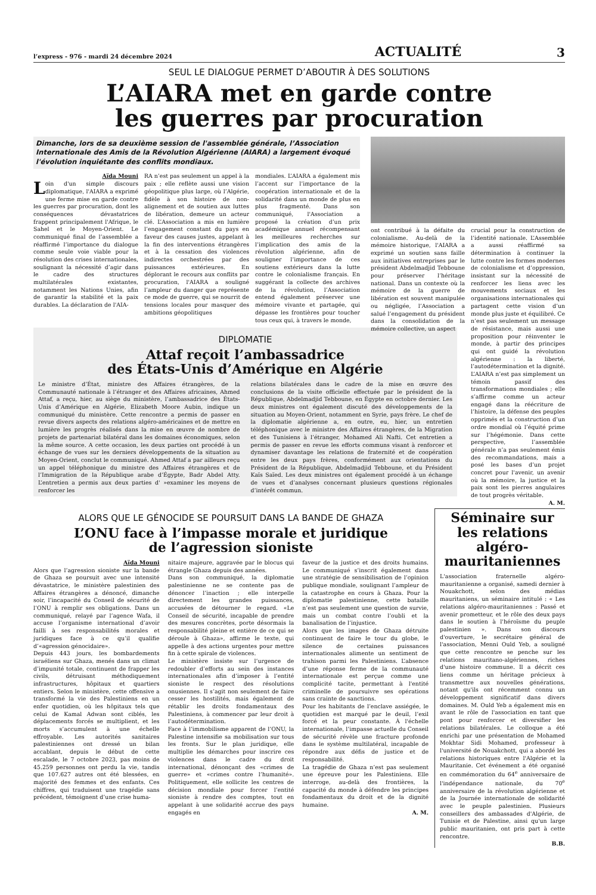l’express - 976 - mardi 24 décembre 2024 ACTUALITÉ 3
SEUL LE DIALOGUE PERMET D’ABOUTIR À DES SOLUTIONS
L’AIARA met en garde contre
les guerres par procuration
Dimanche, lors de sa deuxième session de l'assemblée générale, l’Association Internationale des Amis de la Révolution Algérienne (AIARA) a largement évoqué l'évolution inquiétante des conflits mondiaux.
Aïda Mouni
Loin d'un simple discours diplomatique, l'AIARA a exprimé une ferme mise en garde contre les guerres par procuration, dont les conséquences dévastatrices frappent principalement l'Afrique, le Sahel et le Moyen-Orient. Le communiqué final de l’assemblée a réaffirmé l’importance du dialogue comme seule voie viable pour la résolution des crises internationales, soulignant la nécessité d’agir dans le cadre des structures multilatérales existantes, notamment les Nations Unies, afin de garantir la stabilité et la paix durables. La déclaration de l'AIA-
RA n’est pas seulement un appel à la paix ; elle reflète aussi une vision géopolitique plus large, où l’Algérie, fidèle à son histoire de non-alignement et de soutien aux luttes de libération, demeure un acteur clé. L’Association a mis en lumière l’engagement constant du pays en faveur des causes justes, appelant à la fin des interventions étrangères et à la cessation des violences indirectes orchestrées par des puissances extérieures. En déplorant le recours aux conflits par procuration, l'AIARA a souligné l’ampleur du danger que représente ce mode de guerre, qui se nourrit de tensions locales pour masquer des ambitions géopolitiques
mondiales. L’AIARA a également mis l’accent sur l’importance de la coopération internationale et de la solidarité dans un monde de plus en plus fragmenté. Dans son communiqué, l'Association a proposé la création d’un prix académique annuel récompensant les meilleures recherches sur l’implication des amis de la révolution algérienne, afin de souligner l’importance de ces soutiens extérieurs dans la lutte contre le colonialisme français. En suggérant la collecte des archives de la révolution, l’Association entend également préserver une mémoire vivante et partagée, qui dépasse les frontières pour toucher tous ceux qui, à travers le monde,
ont contribué à la défaite du colonialisme. Au-delà de la mémoire historique, l'AIARA a exprimé un soutien sans faille aux initiatives entreprises par le président Abdelmadjid Tebboune pour préserver l’héritage national. Dans un contexte où la mémoire de la guerre de libération est souvent manipulée ou négligée, l’Association a salué l’engagement du président dans la consolidation de la mémoire collective, un aspect
crucial pour la construction de l’identité nationale. L’Assemblée a aussi réaffirmé sa détermination à continuer la lutte contre les formes modernes de colonialisme et d’oppression, insistant sur la nécessité de renforcer les liens avec les mouvements sociaux et les organisations internationales qui partagent cette vision d’un monde plus juste et équilibré. Ce n’est pas seulement un message de résistance, mais aussi une proposition pour réinventer le monde, à partir des principes qui ont guidé la révolution algérienne : la liberté, l’autodétermination et la dignité. L’AIARA n’est pas simplement un témoin passif des transformations mondiales ; elle s’affirme comme un acteur engagé dans la réécriture de l’histoire, la défense des peuples opprimés et la construction d’un ordre mondial où l’équité prime sur l’hégémonie. Dans cette perspective, l’assemblée générale n’a pas seulement émis des recommandations, mais a posé les bases d’un projet concret pour l'avenir, un avenir où la mémoire, la justice et la paix sont les pierres angulaires de tout progrès véritable.
A. M.
DIPLOMATIE
Attaf reçoit l’ambassadrice
des États-Unis d’Amérique en Algérie
Le ministre d’État, ministre des Affaires étrangères, de la Communauté nationale à l’étranger et des Affaires africaines, Ahmed Attaf, a reçu, hier, au siège du ministère, l’ambassadrice des États-Unis d’Amérique en Algérie, Elizabeth Moore Aubin, indique un communiqué du ministère. Cette rencontre a permis de passer en revue divers aspects des relations algéro-américaines et de mettre en lumière les progrès réalisés dans la mise en œuvre de nombre de projets de partenariat bilatéral dans les domaines économiques, selon la même source. A cette occasion, les deux parties ont procédé à un échange de vues sur les derniers développements de la situation au Moyen-Orient, conclut le communiqué. Ahmed Attaf a par ailleurs reçu un appel téléphonique du ministre des Affaires étrangères et de l’Immigration de la République arabe d’Égypte, Badr Abdel Atty. L’entretien a permis aux deux parties d' »examiner les moyens de renforcer les
relations bilatérales dans le cadre de la mise en œuvre des conclusions de la visite officielle effectuée par le président de la République, Abdelmadjid Tebboune, en Égypte en octobre dernier. Les deux ministres ont également discuté des développements de la situation au Moyen-Orient, notamment en Syrie, pays frère. Le chef de la diplomatie algérienne a, en outre, eu, hier, un entretien téléphonique avec le ministre des Affaires étrangères, de la Migration et des Tunisiens à l’étranger, Mohamed Ali Nafti. Cet entretien a permis de passer en revue les efforts communs visant à renforcer et dynamiser davantage les relations de fraternité et de coopération entre les deux pays frères, conformément aux orientations du Président de la République, Abdelmadjid Tebboune, et du Président Kaïs Saïed. Les deux ministres ont également procédé à un échange de vues et d’analyses concernant plusieurs questions régionales d’intérêt commun.
ALORS QUE LE GÉNOCIDE SE POURSUIT DANS LA BANDE DE GHAZA
L’ONU face à l’impasse morale et juridique
de l’agression sioniste
Aïda Mouni
Alors que l’agression sioniste sur la bande de Ghaza se poursuit avec une intensité dévastatrice, le ministère palestinien des Affaires étrangères a dénoncé, dimanche soir, l’incapacité du Conseil de sécurité de l’ONU à remplir ses obligations. Dans un communiqué, relayé par l’agence Wafa, il accuse l’organisme international d’avoir failli à ses responsabilités morales et juridiques face à ce qu’il qualifie d’«agression génocidaire».
Depuis 443 jours, les bombardements israéliens sur Ghaza, menés dans un climat d’impunité totale, continuent de frapper les civils, détruisant méthodiquement infrastructures, hôpitaux et quartiers entiers. Selon le ministère, cette offensive a transformé la vie des Palestiniens en un enfer quotidien, où les hôpitaux tels que celui de Kamal Adwan sont ciblés, les déplacements forcés se multiplient, et les morts s’accumulent à une échelle effroyable. Les autorités sanitaires palestiniennes ont dressé un bilan accablant, depuis le début de cette escalade, le 7 octobre 2023, pas moins de 45.259 personnes ont perdu la vie, tandis que 107.627 autres ont été blessées, en majorité des femmes et des enfants. Ces chiffres, qui traduisent une tragédie sans précédent, témoignent d’une crise huma-
nitaire majeure, aggravée par le blocus qui étrangle Ghaza depuis des années.
Dans son communiqué, la diplomatie palestinienne ne se contente pas de dénoncer l’inaction ; elle interpelle directement les grandes puissances, accusées de détourner le regard. «Le Conseil de sécurité, incapable de prendre des mesures concrètes, porte désormais la responsabilité pleine et entière de ce qui se déroule à Ghaza», affirme le texte, qui appelle à des actions urgentes pour mettre fin à cette spirale de violences.
Le ministère insiste sur l’urgence de redoubler d’efforts au sein des instances internationales afin d’imposer à l’entité sioniste le respect des résolutions onusiennes. Il s’agit non seulement de faire cesser les hostilités, mais également de rétablir les droits fondamentaux des Palestiniens, à commencer par leur droit à l’autodétermination.
Face à l’immobilisme apparent de l’ONU, la Palestine intensifie sa mobilisation sur tous les fronts. Sur le plan juridique, elle multiplie les démarches pour inscrire ces violences dans le cadre du droit international, dénonçant des «crimes de guerre» et «crimes contre l’humanité». Politiquement, elle sollicite les centres de décision mondiale pour forcer l’entité sioniste à rendre des comptes, tout en appelant à une solidarité accrue des pays engagés en
faveur de la justice et des droits humains. Le communiqué s’inscrit également dans une stratégie de sensibilisation de l’opinion publique mondiale, soulignant l’ampleur de la catastrophe en cours à Ghaza. Pour la diplomatie palestinienne, cette bataille n’est pas seulement une question de survie, mais un combat contre l’oubli et la banalisation de l’injustice.
Alors que les images de Ghaza détruite continuent de faire le tour du globe, le silence de certaines puissances internationales alimente un sentiment de trahison parmi les Palestiniens. L’absence d’une réponse ferme de la communauté internationale est perçue comme une complicité tacite, permettant à l'entité criminelle de poursuivre ses opérations sans crainte de sanctions.
Pour les habitants de l’enclave assiégée, le quotidien est marqué par le deuil, l’exil forcé et la peur constante. À l'échelle internationale, l’impasse actuelle du Conseil de sécurité révèle une fracture profonde dans le système multilatéral, incapable de répondre aux défis de justice et de responsabilité.
La tragédie de Ghaza n’est pas seulement une épreuve pour les Palestiniens. Elle interroge, au-delà des frontières, la capacité du monde à défendre les principes fondamentaux du droit et de la dignité humaine.
A. M.
Séminaire sur les relations algéro-mauritaniennes
L'association fraternelle algéro-mauritanienne a organisé, samedi dernier à Nouakchott, selon des médias mauritaniens, un séminaire intitulé : « Les relations algéro-mauritaniennes : Passé et avenir prometteur, et le rôle des deux pays dans le soutien à l'héroïsme du peuple palestinien ». Dans son discours d'ouverture, le secrétaire général de l'association, Menni Ould Yeb, a souligné que cette rencontre se penche sur les relations mauritano-algériennes, riches d'une histoire commune. Il a décrit ces liens comme un héritage précieux à transmettre aux nouvelles générations, notant qu'ils ont récemment connu un développement significatif dans divers domaines. M. Ould Yeb a également mis en avant le rôle de l'association en tant que pont pour renforcer et diversifier les relations bilatérales. Le colloque a été enrichi par une présentation de Mohamed Mokhtar Sidi Mohamed, professeur à l'université de Nouakchott, qui a abordé les relations historiques entre l'Algérie et la Mauritanie. Cet événement a été organisé en commémoration du 64<sup>e</sup> anniversaire de l'indépendance nationale, du 70<sup>e</sup> anniversaire de la révolution algérienne et de la Journée internationale de solidarité avec le peuple palestinien. Plusieurs conseillers des ambassades d'Algérie, de Tunisie et de Palestine, ainsi qu'un large public mauritanien, ont pris part à cette rencontre.
B.B.